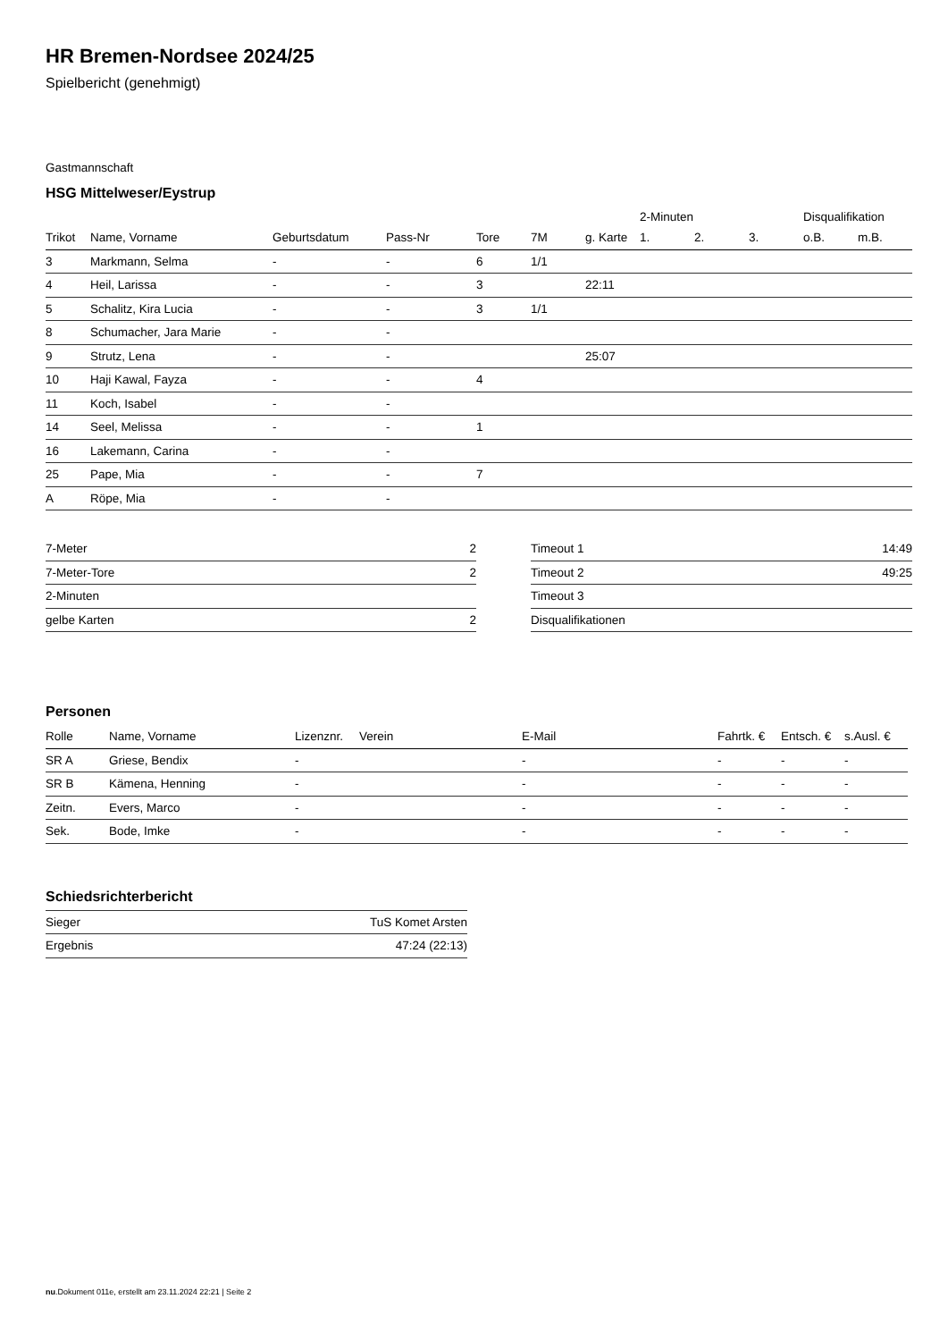HR Bremen-Nordsee 2024/25
Spielbericht (genehmigt)
Gastmannschaft
HSG Mittelweser/Eystrup
| | | | | | | | 2-Minuten | | | Disqualifikation | |
| --- | --- | --- | --- | --- | --- | --- | --- | --- | --- | --- | --- |
| Trikot | Name, Vorname | Geburtsdatum | Pass-Nr | Tore | 7M | g. Karte | 1. | 2. | 3. | o.B. | m.B. |
| 3 | Markmann, Selma | - | - | 6 | 1/1 | | | | | | |
| 4 | Heil, Larissa | - | - | 3 | | 22:11 | | | | | |
| 5 | Schalitz, Kira Lucia | - | - | 3 | 1/1 | | | | | | |
| 8 | Schumacher, Jara Marie | - | - | | | | | | | | |
| 9 | Strutz, Lena | - | - | | | 25:07 | | | | | |
| 10 | Haji Kawal, Fayza | - | - | 4 | | | | | | | |
| 11 | Koch, Isabel | - | - | | | | | | | | |
| 14 | Seel, Melissa | - | - | 1 | | | | | | | |
| 16 | Lakemann, Carina | - | - | | | | | | | | |
| 25 | Pape, Mia | - | - | 7 | | | | | | | |
| A | Röpe, Mia | - | - | | | | | | | | |
| 7-Meter | 2 |
| 7-Meter-Tore | 2 |
| 2-Minuten | |
| gelbe Karten | 2 |
| Timeout 1 | 14:49 |
| Timeout 2 | 49:25 |
| Timeout 3 | |
| Disqualifikationen | |
Personen
| Rolle | Name, Vorname | Lizenznr. | Verein | E-Mail | Fahrtk. € | Entsch. € | s.Ausl. € |
| --- | --- | --- | --- | --- | --- | --- | --- |
| SR A | Griese, Bendix | - | | - | - | - | - |
| SR B | Kämena, Henning | - | | - | - | - | - |
| Zeitn. | Evers, Marco | - | | - | - | - | - |
| Sek. | Bode, Imke | - | | - | - | - | - |
Schiedsrichterbericht
| Sieger | TuS Komet Arsten |
| Ergebnis | 47:24 (22:13) |
nu.Dokument 011e, erstellt am 23.11.2024 22:21 | Seite 2